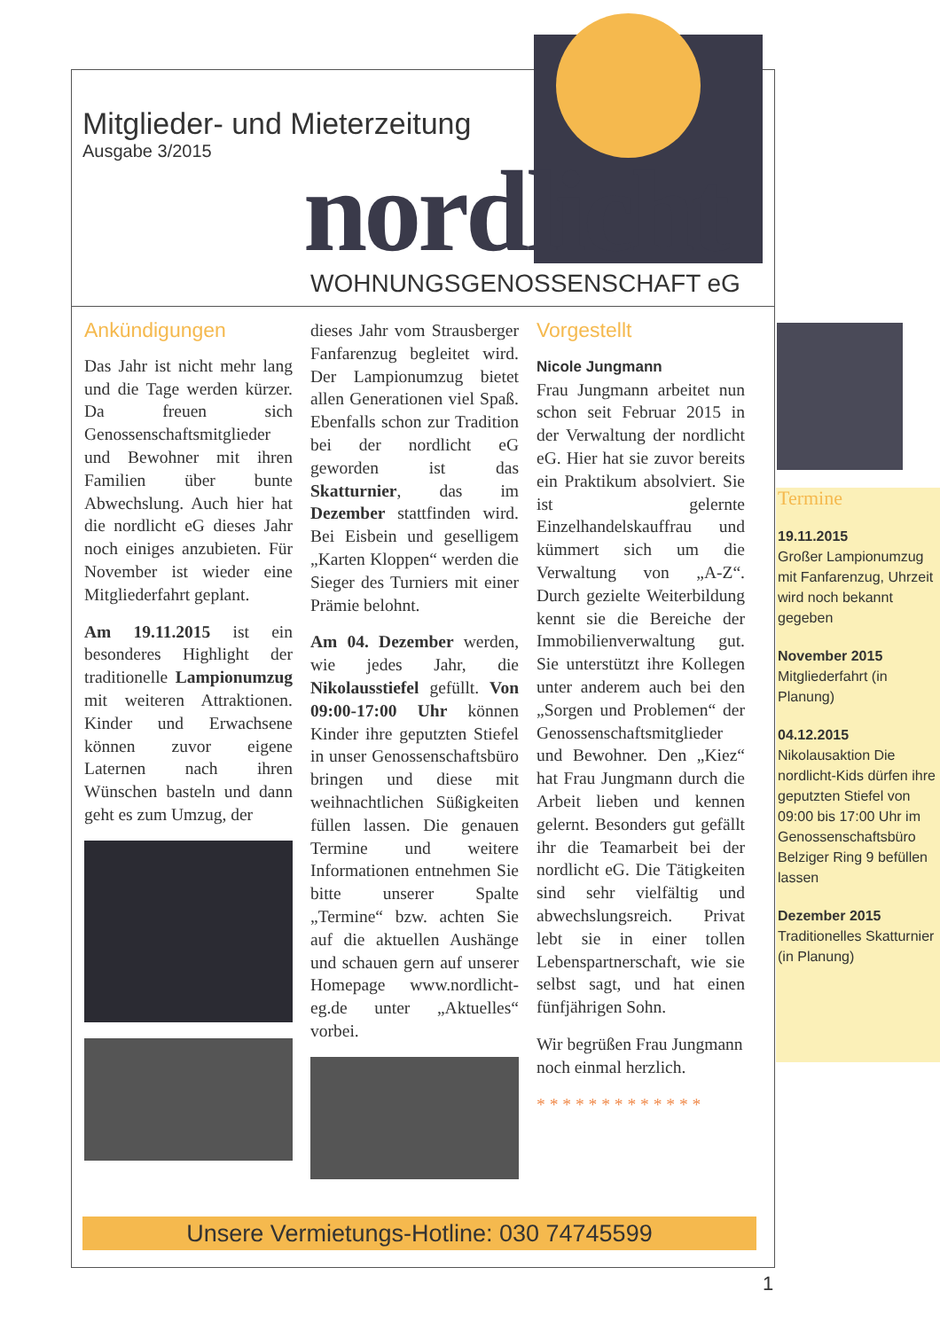Mitglieder- und Mieterzeitung
Ausgabe 3/2015
nordlicht WOHNUNGSGENOSSENSCHAFT eG
Ankündigungen
Das Jahr ist nicht mehr lang und die Tage werden kürzer. Da freuen sich Genossenschaftsmitglieder und Bewohner mit ihren Familien über bunte Abwechslung. Auch hier hat die nordlicht eG dieses Jahr noch einiges anzubieten. Für November ist wieder eine Mitgliederfahrt geplant.
Am 19.11.2015 ist ein besonderes Highlight der traditionelle Lampionumzug mit weiteren Attraktionen. Kinder und Erwachsene können zuvor eigene Laternen nach ihren Wünschen basteln und dann geht es zum Umzug, der
dieses Jahr vom Strausberger Fanfarenzug begleitet wird. Der Lampionumzug bietet allen Generationen viel Spaß. Ebenfalls schon zur Tradition bei der nordlicht eG geworden ist das Skatturnier, das im Dezember stattfinden wird. Bei Eisbein und geselligem „Karten Kloppen“ werden die Sieger des Turniers mit einer Prämie belohnt.
Am 04. Dezember werden, wie jedes Jahr, die Nikolausstiefel gefüllt. Von 09:00-17:00 Uhr können Kinder ihre geputzten Stiefel in unser Genossenschaftsbüro bringen und diese mit weihnachtlichen Süßigkeiten füllen lassen. Die genauen Termine und weitere Informationen entnehmen Sie bitte unserer Spalte „Termine“ bzw. achten Sie auf die aktuellen Aushänge und schauen gern auf unserer Homepage www.nordlicht-eg.de unter „Aktuelles“ vorbei.
Vorgestellt
Nicole Jungmann
Frau Jungmann arbeitet nun schon seit Februar 2015 in der Verwaltung der nordlicht eG. Hier hat sie zuvor bereits ein Praktikum absolviert. Sie ist gelernte Einzelhandelskauffrau und kümmert sich um die Verwaltung von „A-Z“. Durch gezielte Weiterbildung kennt sie die Bereiche der Immobilienverwaltung gut. Sie unterstützt ihre Kollegen unter anderem auch bei den „Sorgen und Problemen“ der Genossenschaftsmitglieder und Bewohner. Den „Kiez“ hat Frau Jungmann durch die Arbeit lieben und kennen gelernt. Besonders gut gefällt ihr die Teamarbeit bei der nordlicht eG. Die Tätigkeiten sind sehr vielfältig und abwechslungsreich. Privat lebt sie in einer tollen Lebenspartnerschaft, wie sie selbst sagt, und hat einen fünfjährigen Sohn.
Wir begrüßen Frau Jungmann noch einmal herzlich.
* * * * * * * * * * * * *
Termine
19.11.2015
Großer Lampionumzug mit Fanfarenzug, Uhrzeit wird noch bekannt gegeben
November 2015
Mitgliederfahrt (in Planung)
04.12.2015
Nikolausaktion Die nordlicht-Kids dürfen ihre geputzten Stiefel von 09:00 bis 17:00 Uhr im Genossenschaftsbüro Belziger Ring 9 befüllen lassen
Dezember 2015
Traditionelles Skatturnier (in Planung)
Unsere Vermietungs-Hotline: 030 74745599
1